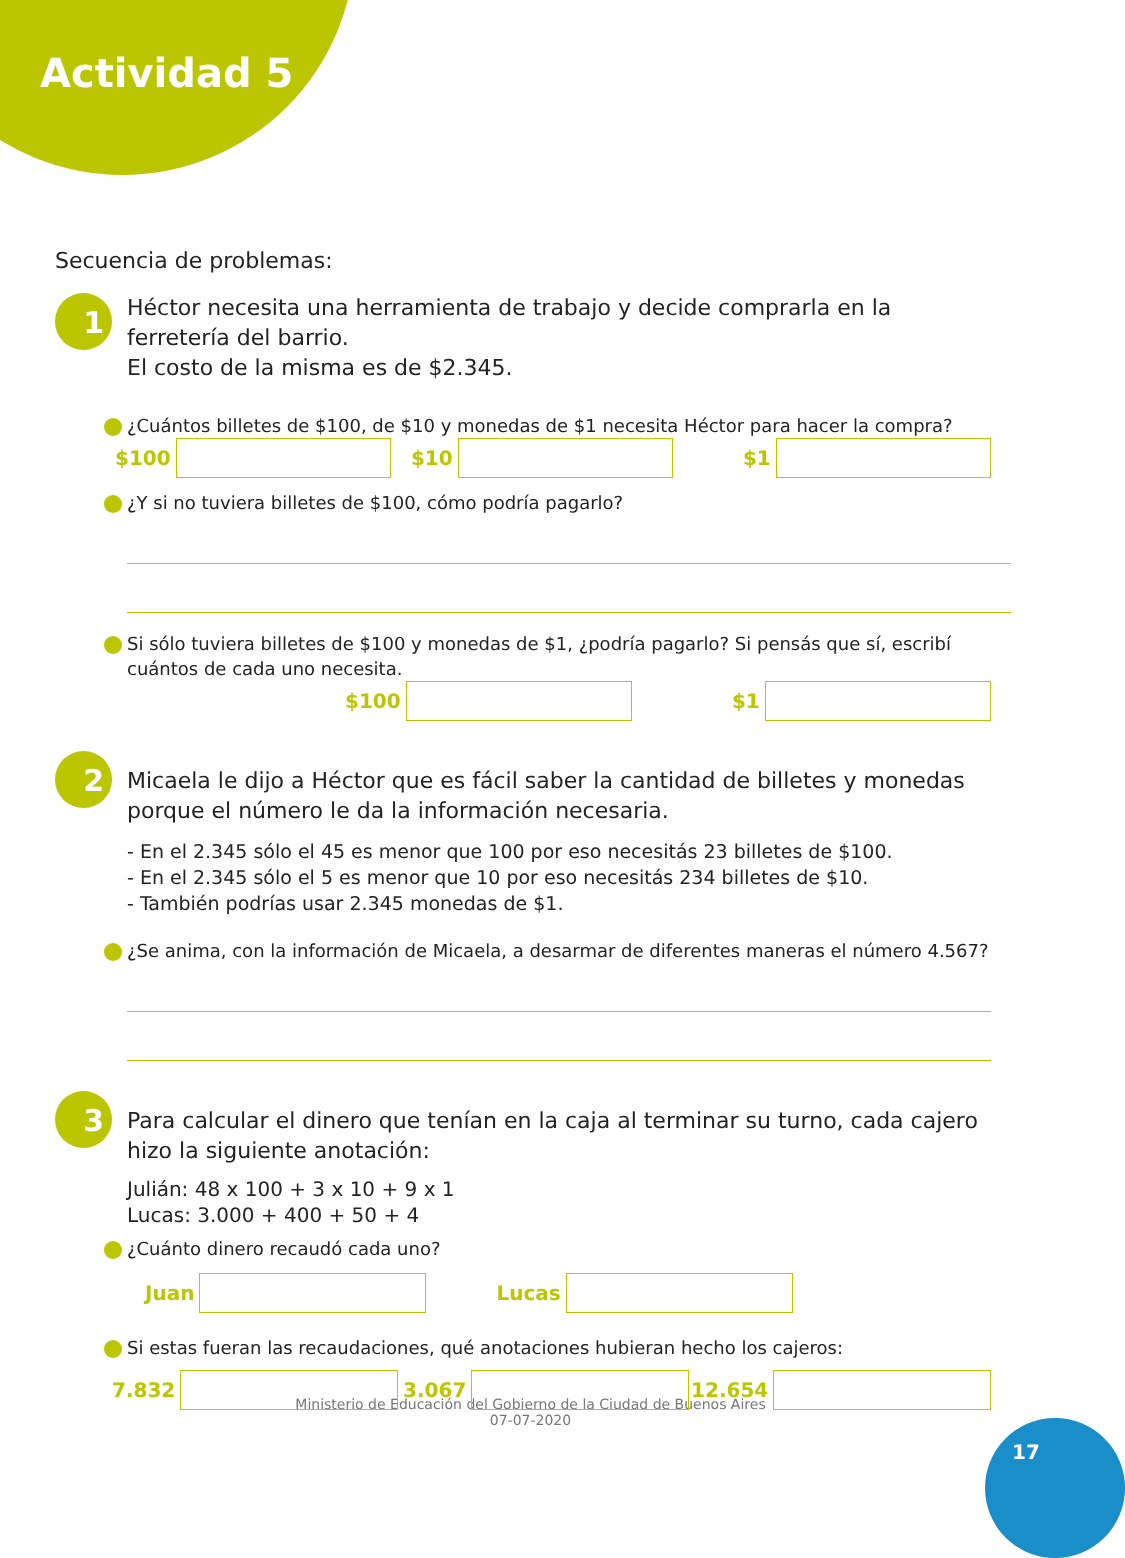Actividad 5
Secuencia de problemas:
1
Héctor necesita una herramienta de trabajo y decide comprarla en la ferretería del barrio.
El costo de la misma es de $2.345.
¿Cuántos billetes de $100, de $10 y monedas de $1 necesita Héctor para hacer la compra?
$100 $10 $1
¿Y si no tuviera billetes de $100, cómo podría pagarlo?
Si sólo tuviera billetes de $100 y monedas de $1, ¿podría pagarlo? Si pensás que sí, escribí cuántos de cada uno necesita.
$100 $1
2
Micaela le dijo a Héctor que es fácil saber la cantidad de billetes y monedas porque el número le da la información necesaria.
- En el 2.345 sólo el 45 es menor que 100 por eso necesitás 23 billetes de $100.
- En el 2.345 sólo el 5 es menor que 10 por eso necesitás 234 billetes de $10.
- También podrías usar 2.345 monedas de $1.
¿Se anima, con la información de Micaela, a desarmar de diferentes maneras el número 4.567?
3
Para calcular el dinero que tenían en la caja al terminar su turno, cada cajero hizo la siguiente anotación:
Julián: 48 x 100 + 3 x 10 + 9 x 1
Lucas: 3.000 + 400 + 50 + 4
¿Cuánto dinero recaudó cada uno?
Juan Lucas
Si estas fueran las recaudaciones, qué anotaciones hubieran hecho los cajeros:
7.832 3.067 12.654
Ministerio de Educación del Gobierno de la Ciudad de Buenos Aires
07-07-2020
17